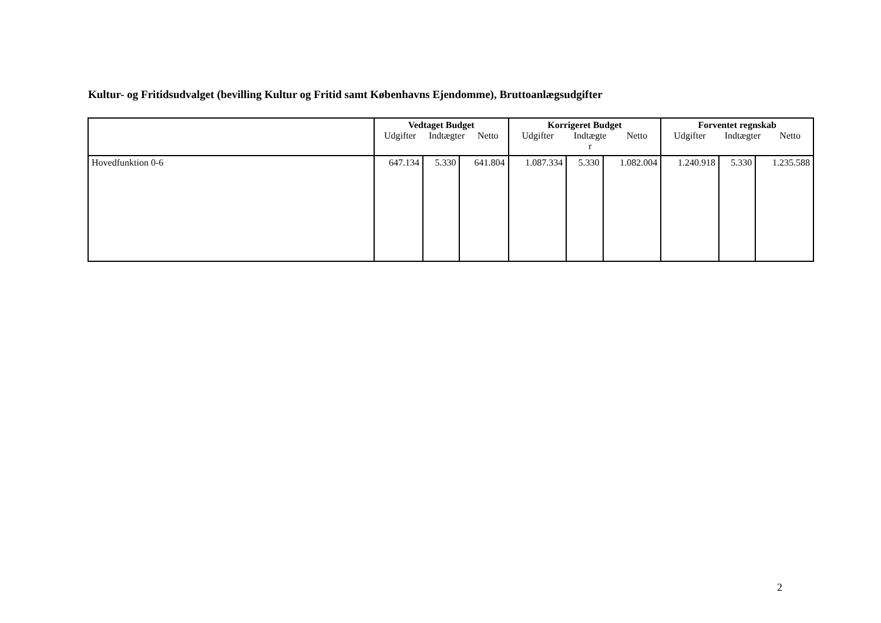Kultur- og Fritidsudvalget (bevilling Kultur og Fritid samt Københavns Ejendomme), Bruttoanlægsudgifter
| | Vedtaget Budget Udgifter Indtægter Netto | | | Korrigeret Budget Udgifter Indtægte r Netto | | | Forventet regnskab Udgifter Indtægter Netto | | |
| --- | --- | --- | --- | --- | --- | --- | --- | --- | --- |
| Hovedfunktion 0-6 | 647.134 | 5.330 | 641.804 | 1.087.334 | 5.330 | 1.082.004 | 1.240.918 | 5.330 | 1.235.588 |
2